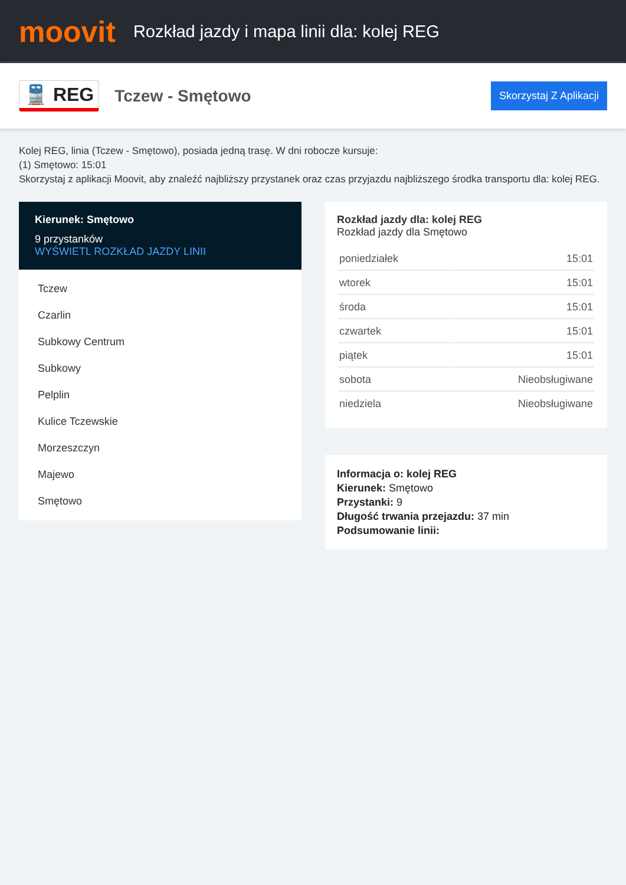moovit
Rozkład jazdy i mapa linii dla: kolej REG
🚆 REG
Tczew - Smętowo
Skorzystaj Z Aplikacji
Kolej REG, linia (Tczew - Smętowo), posiada jedną trasę. W dni robocze kursuje:
(1) Smętowo: 15:01
Skorzystaj z aplikacji Moovit, aby znaleźć najbliższy przystanek oraz czas przyjazdu najbliższego środka transportu dla: kolej REG.
Kierunek: Smętowo
9 przystanków
WYŚWIETL ROZKŁAD JAZDY LINII
Tczew
Czarlin
Subkowy Centrum
Subkowy
Pelplin
Kulice Tczewskie
Morzeszczyn
Majewo
Smętowo
Rozkład jazdy dla: kolej REG
Rozkład jazdy dla Smętowo
| poniedziałek | 15:01 |
| wtorek | 15:01 |
| środa | 15:01 |
| czwartek | 15:01 |
| piątek | 15:01 |
| sobota | Nieobsługiwane |
| niedziela | Nieobsługiwane |
Informacja o: kolej REG
Kierunek: Smętowo
Przystanki: 9
Długość trwania przejazdu: 37 min
Podsumowanie linii: